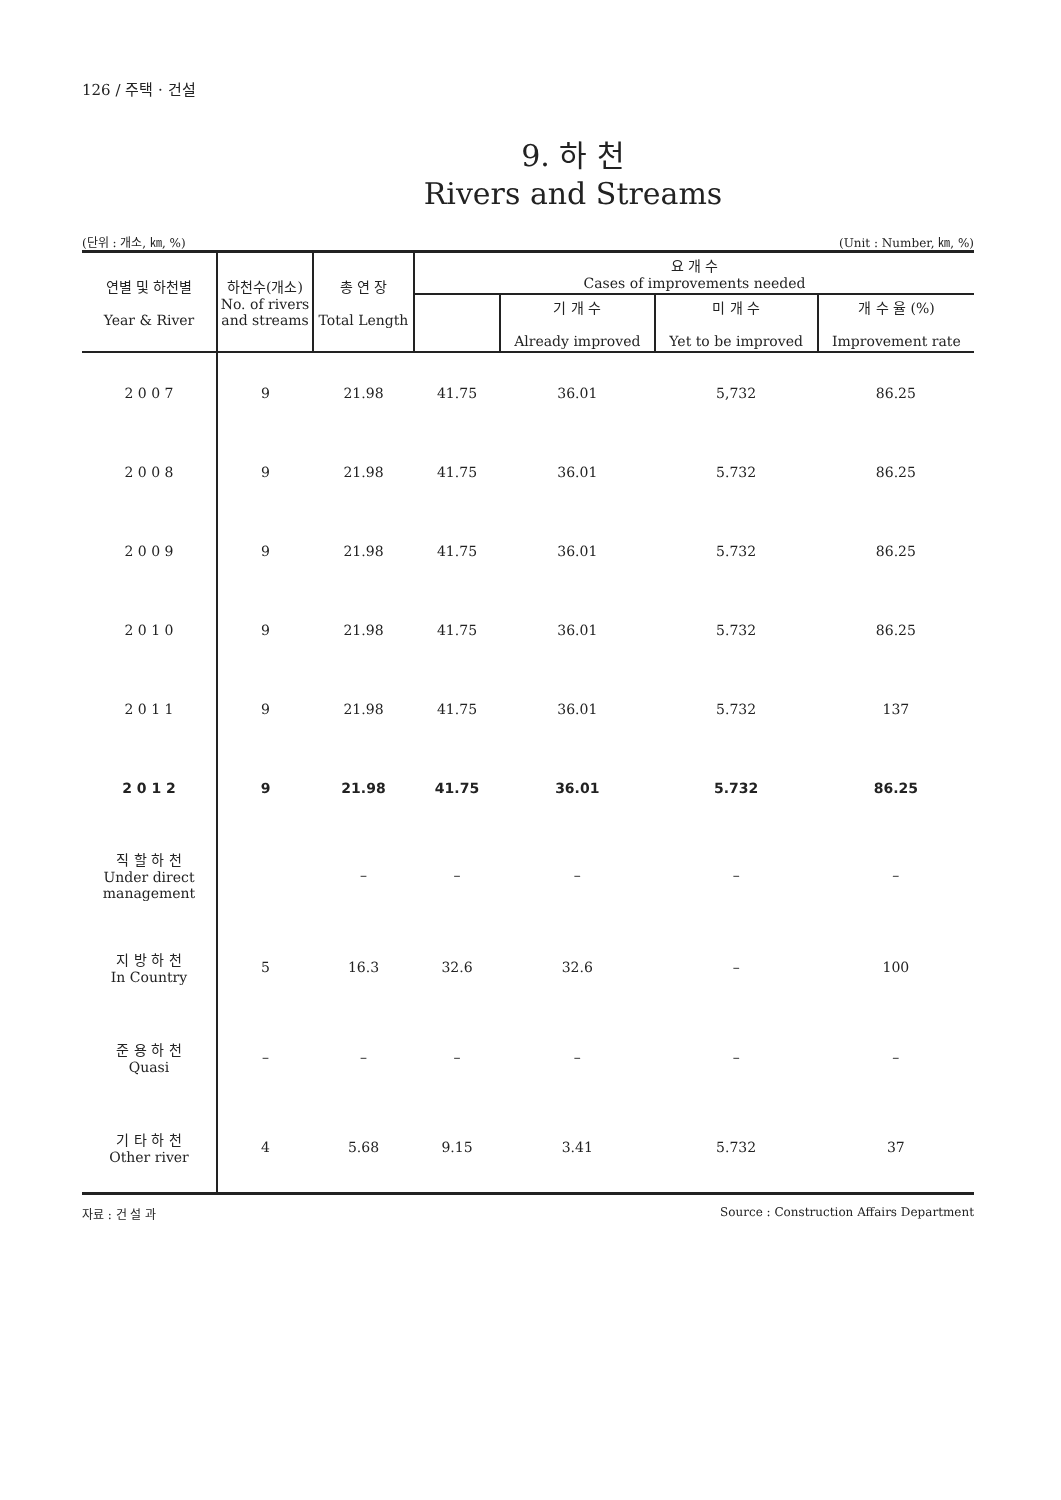126 / 주택 · 건설
9. 하 천
Rivers and Streams
(단위 : 개소, ㎞, %) (Unit : Number, ㎞, %)
| 연별 및 하천별 Year & River | 하천수(개소) No. of rivers and streams | 총 연 장 Total Length | 요 개 수 Cases of improvements needed | | | |
| --- | --- | --- | --- | --- | --- | --- |
| | | | | 기 개 수 Already improved | 미 개 수 Yet to be improved | 개 수 율 (%) Improvement rate |
| 2 0 0 7 | 9 | 21.98 | 41.75 | 36.01 | 5,732 | 86.25 |
| 2 0 0 8 | 9 | 21.98 | 41.75 | 36.01 | 5.732 | 86.25 |
| 2 0 0 9 | 9 | 21.98 | 41.75 | 36.01 | 5.732 | 86.25 |
| 2 0 1 0 | 9 | 21.98 | 41.75 | 36.01 | 5.732 | 86.25 |
| 2 0 1 1 | 9 | 21.98 | 41.75 | 36.01 | 5.732 | 137 |
| 2 0 1 2 | 9 | 21.98 | 41.75 | 36.01 | 5.732 | 86.25 |
| 직 할 하 천 Under direct management | | – | – | – | – | – |
| 지 방 하 천 In Country | 5 | 16.3 | 32.6 | 32.6 | – | 100 |
| 준 용 하 천 Quasi | – | – | – | – | – | – |
| 기 타 하 천 Other river | 4 | 5.68 | 9.15 | 3.41 | 5.732 | 37 |
자료 : 건 설 과 Source : Construction Affairs Department